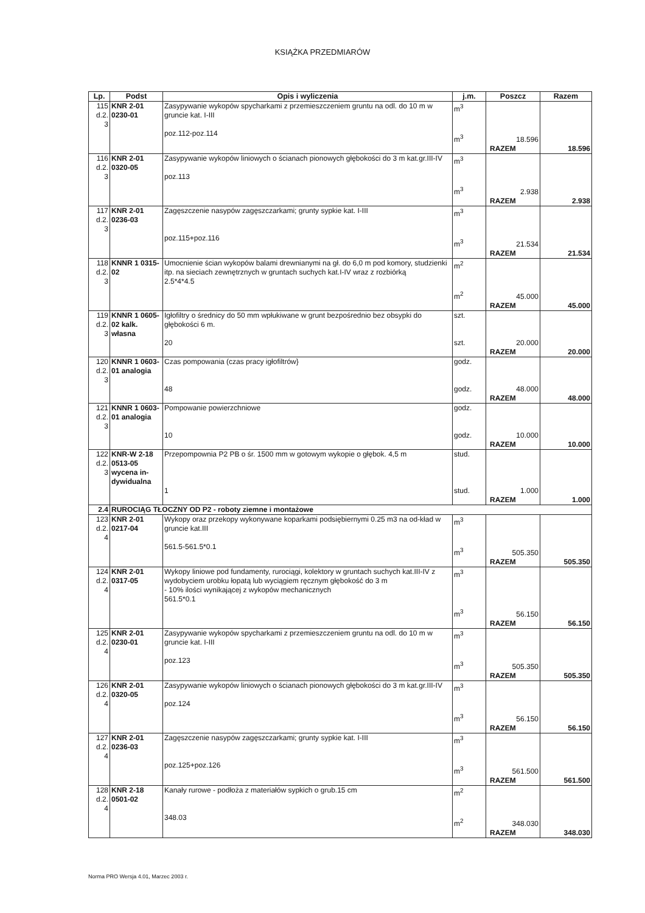KSIĄŻKA PRZEDMIARÓW
| Lp. | Podst | Opis i wyliczenia | j.m. | Poszcz | Razem |
| --- | --- | --- | --- | --- | --- |
| 115 d.2. 3 | KNR 2-01 0230-01 | Zasypywanie wykopów spycharkami z przemieszczeniem gruntu na odl. do 10 m w gruncie kat. I-III poz.112-poz.114 | m<sup>3</sup> m<sup>3</sup> | 18.596 | |
| | | | | RAZEM | 18.596 |
| 116 d.2. 3 | KNR 2-01 0320-05 | Zasypywanie wykopów liniowych o ścianach pionowych głębokości do 3 m kat.gr.III-IV poz.113 | m<sup>3</sup> m<sup>3</sup> | 2.938 | |
| | | | | RAZEM | 2.938 |
| 117 d.2. 3 | KNR 2-01 0236-03 | Zagęszczenie nasypów zagęszczarkami; grunty sypkie kat. I-III poz.115+poz.116 | m<sup>3</sup> m<sup>3</sup> | 21.534 | |
| | | | | RAZEM | 21.534 |
| 118 d.2. 3 | KNNR 1 0315-02 | Umocnienie ścian wykopów balami drewnianymi na gł. do 6,0 m pod komory, studzienki itp. na sieciach zewnętrznych w gruntach suchych kat.I-IV wraz z rozbiórką 2.5*4*4.5 | m<sup>2</sup> m<sup>2</sup> | 45.000 | |
| | | | | RAZEM | 45.000 |
| 119 d.2. 3 | KNNR 1 0605-02 kalk. własna | Igłofiltry o średnicy do 50 mm wpłukiwane w grunt bezpośrednio bez obsypki do głębokości 6 m. 20 | szt. szt. | 20.000 | |
| | | | | RAZEM | 20.000 |
| 120 d.2. 3 | KNNR 1 0603-01 analogia | Czas pompowania (czas pracy igłofiltrów} 48 | godz. godz. | 48.000 | |
| | | | | RAZEM | 48.000 |
| 121 d.2. 3 | KNNR 1 0603-01 analogia | Pompowanie powierzchniowe 10 | godz. godz. | 10.000 | |
| | | | | RAZEM | 10.000 |
| 122 d.2. 3 | KNR-W 2-18 0513-05 wycena in-dywidualna | Przepompownia P2 PB o śr. 1500 mm w gotowym wykopie o głębok. 4,5 m 1 | stud. stud. | 1.000 | |
| | | | | RAZEM | 1.000 |
| 2.4 | RUROCIĄG TŁOCZNY OD P2 - roboty ziemne i montażowe | | | | |
| 123 d.2. 4 | KNR 2-01 0217-04 | Wykopy oraz przekopy wykonywane koparkami podsiębiernymi 0.25 m3 na od-kład w gruncie kat.III 561.5-561.5*0.1 | m<sup>3</sup> m<sup>3</sup> | 505.350 | |
| | | | | RAZEM | 505.350 |
| 124 d.2. 4 | KNR 2-01 0317-05 | Wykopy liniowe pod fundamenty, rurociągi, kolektory w gruntach suchych kat.III-IV z wydobyciem urobku łopatą lub wyciągiem ręcznym głębokość do 3 m - 10% ilości wynikającej z wykopów mechanicznych 561.5*0.1 | m<sup>3</sup> m<sup>3</sup> | 56.150 | |
| | | | | RAZEM | 56.150 |
| 125 d.2. 4 | KNR 2-01 0230-01 | Zasypywanie wykopów spycharkami z przemieszczeniem gruntu na odl. do 10 m w gruncie kat. I-III poz.123 | m<sup>3</sup> m<sup>3</sup> | 505.350 | |
| | | | | RAZEM | 505.350 |
| 126 d.2. 4 | KNR 2-01 0320-05 | Zasypywanie wykopów liniowych o ścianach pionowych głębokości do 3 m kat.gr.III-IV poz.124 | m<sup>3</sup> m<sup>3</sup> | 56.150 | |
| | | | | RAZEM | 56.150 |
| 127 d.2. 4 | KNR 2-01 0236-03 | Zagęszczenie nasypów zagęszczarkami; grunty sypkie kat. I-III poz.125+poz.126 | m<sup>3</sup> m<sup>3</sup> | 561.500 | |
| | | | | RAZEM | 561.500 |
| 128 d.2. 4 | KNR 2-18 0501-02 | Kanały rurowe - podłoża z materiałów sypkich o grub.15 cm 348.03 | m<sup>2</sup> m<sup>2</sup> | 348.030 | |
| | | | | RAZEM | 348.030 |
Norma PRO Wersja 4.01, Marzec 2003 r.